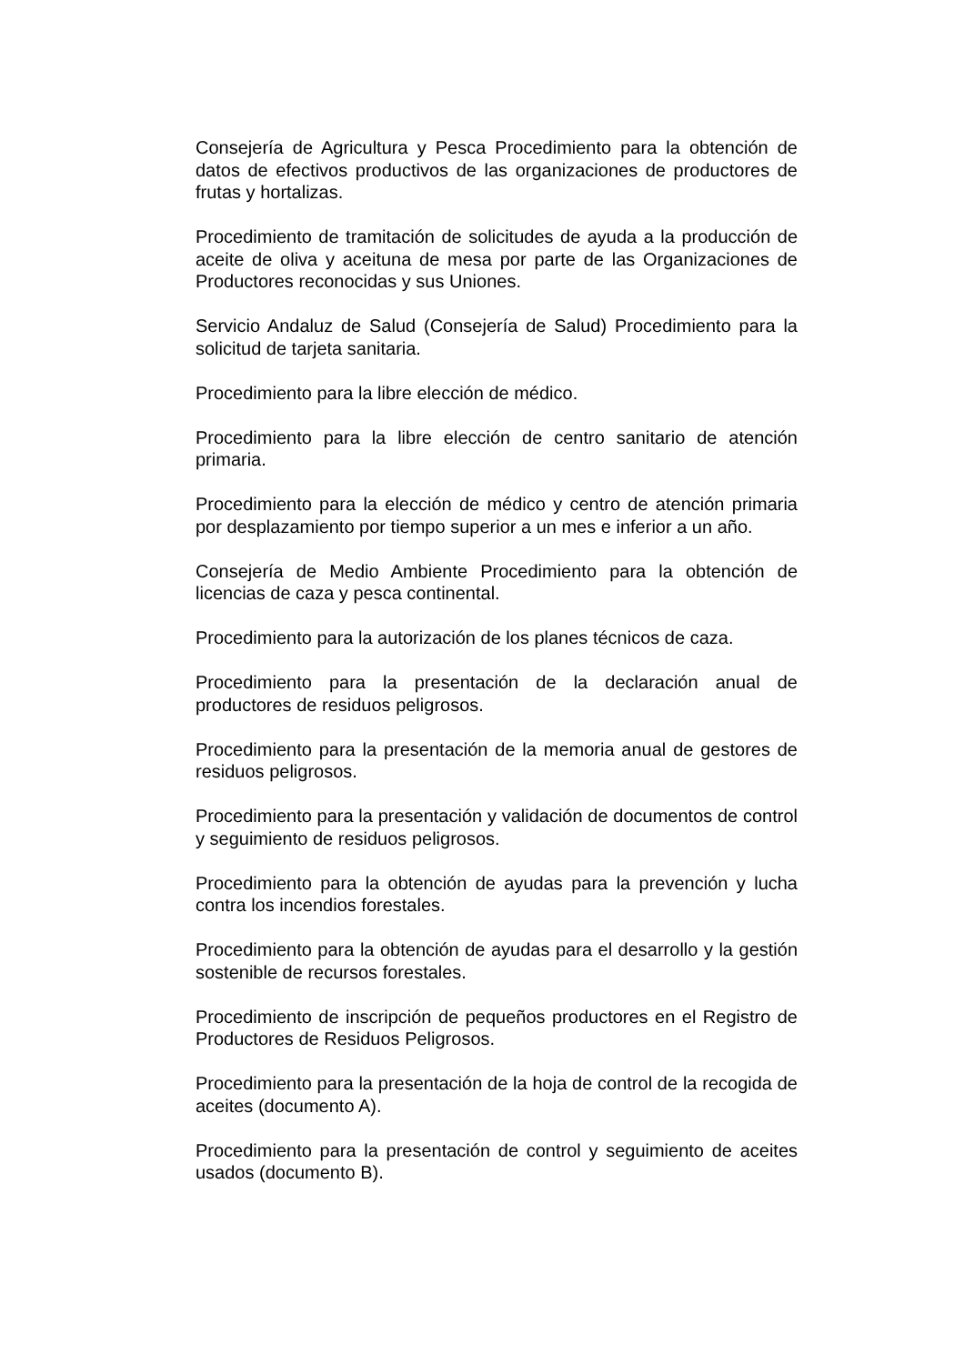Consejería de Agricultura y Pesca Procedimiento para la obtención de datos de efectivos productivos de las organizaciones de productores de frutas y hortalizas.
Procedimiento de tramitación de solicitudes de ayuda a la producción de aceite de oliva y aceituna de mesa por parte de las Organizaciones de Productores reconocidas y sus Uniones.
Servicio Andaluz de Salud (Consejería de Salud) Procedimiento para la solicitud de tarjeta sanitaria.
Procedimiento para la libre elección de médico.
Procedimiento para la libre elección de centro sanitario de atención primaria.
Procedimiento para la elección de médico y centro de atención primaria por desplazamiento por tiempo superior a un mes e inferior a un año.
Consejería de Medio Ambiente Procedimiento para la obtención de licencias de caza y pesca continental.
Procedimiento para la autorización de los planes técnicos de caza.
Procedimiento para la presentación de la declaración anual de productores de residuos peligrosos.
Procedimiento para la presentación de la memoria anual de gestores de residuos peligrosos.
Procedimiento para la presentación y validación de documentos de control y seguimiento de residuos peligrosos.
Procedimiento para la obtención de ayudas para la prevención y lucha contra los incendios forestales.
Procedimiento para la obtención de ayudas para el desarrollo y la gestión sostenible de recursos forestales.
Procedimiento de inscripción de pequeños productores en el Registro de Productores de Residuos Peligrosos.
Procedimiento para la presentación de la hoja de control de la recogida de aceites (documento A).
Procedimiento para la presentación de control y seguimiento de aceites usados (documento B).